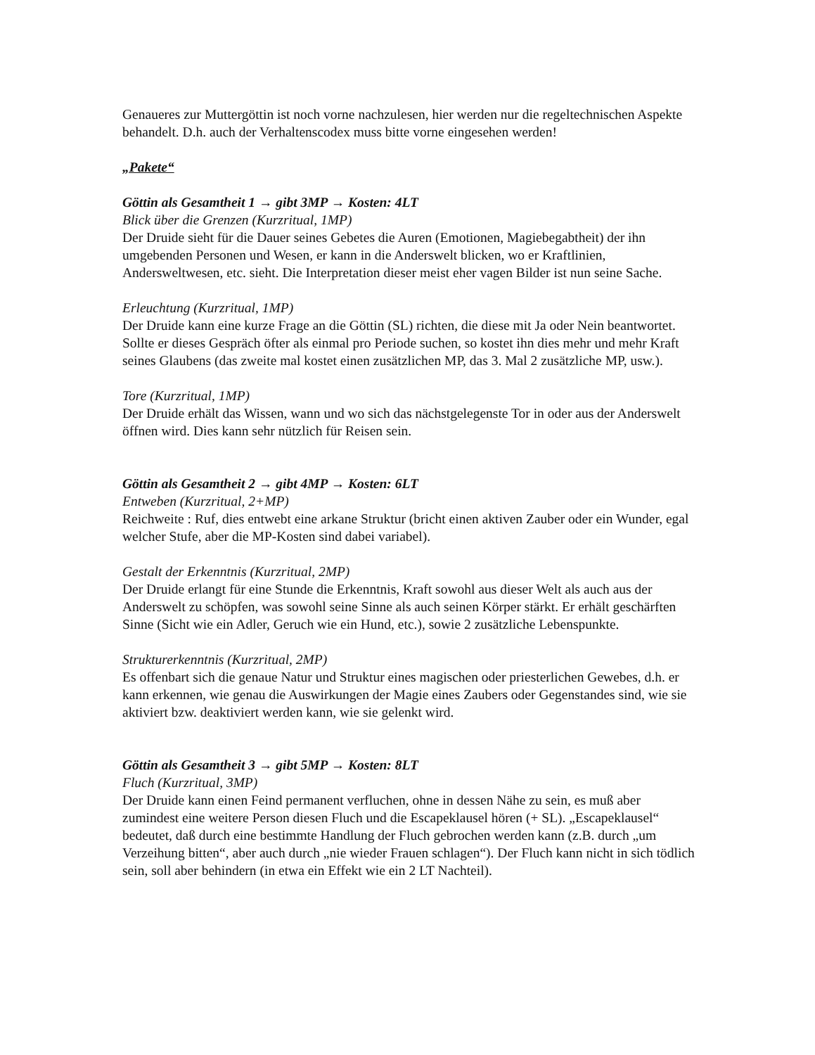Genaueres zur Muttergöttin ist noch vorne nachzulesen, hier werden nur die regeltechnischen Aspekte behandelt. D.h. auch der Verhaltenscodex muss bitte vorne eingesehen werden!
„Pakete“
Göttin als Gesamtheit 1 → gibt 3MP → Kosten: 4LT
Blick über die Grenzen (Kurzritual, 1MP)
Der Druide sieht für die Dauer seines Gebetes die Auren (Emotionen, Magiebegabtheit) der ihn umgebenden Personen und Wesen, er kann in die Anderswelt blicken, wo er Kraftlinien, Andersweltwesen, etc. sieht. Die Interpretation dieser meist eher vagen Bilder ist nun seine Sache.
Erleuchtung (Kurzritual, 1MP)
Der Druide kann eine kurze Frage an die Göttin (SL) richten, die diese mit Ja oder Nein beantwortet. Sollte er dieses Gespräch öfter als einmal pro Periode suchen, so kostet ihn dies mehr und mehr Kraft seines Glaubens (das zweite mal kostet einen zusätzlichen MP, das 3. Mal 2 zusätzliche MP, usw.).
Tore (Kurzritual, 1MP)
Der Druide erhält das Wissen, wann und wo sich das nächstgelegenste Tor in oder aus der Anderswelt öffnen wird. Dies kann sehr nützlich für Reisen sein.
Göttin als Gesamtheit 2 → gibt 4MP → Kosten: 6LT
Entweben (Kurzritual, 2+MP)
Reichweite : Ruf, dies entwebt eine arkane Struktur (bricht einen aktiven Zauber oder ein Wunder, egal welcher Stufe, aber die MP-Kosten sind dabei variabel).
Gestalt der Erkenntnis (Kurzritual, 2MP)
Der Druide erlangt für eine Stunde die Erkenntnis, Kraft sowohl aus dieser Welt als auch aus der Anderswelt zu schöpfen, was sowohl seine Sinne als auch seinen Körper stärkt. Er erhält geschärften Sinne (Sicht wie ein Adler, Geruch wie ein Hund, etc.), sowie 2 zusätzliche Lebenspunkte.
Strukturerkenntnis (Kurzritual, 2MP)
Es offenbart sich die genaue Natur und Struktur eines magischen oder priesterlichen Gewebes, d.h. er kann erkennen, wie genau die Auswirkungen der Magie eines Zaubers oder Gegenstandes sind, wie sie aktiviert bzw. deaktiviert werden kann, wie sie gelenkt wird.
Göttin als Gesamtheit 3 → gibt 5MP → Kosten: 8LT
Fluch (Kurzritual, 3MP)
Der Druide kann einen Feind permanent verfluchen, ohne in dessen Nähe zu sein, es muß aber zumindest eine weitere Person diesen Fluch und die Escapeklausel hören (+ SL). „Escapeklausel“ bedeutet, daß durch eine bestimmte Handlung der Fluch gebrochen werden kann (z.B. durch „um Verzeihung bitten“, aber auch durch „nie wieder Frauen schlagen“). Der Fluch kann nicht in sich tödlich sein, soll aber behindern (in etwa ein Effekt wie ein 2 LT Nachteil).